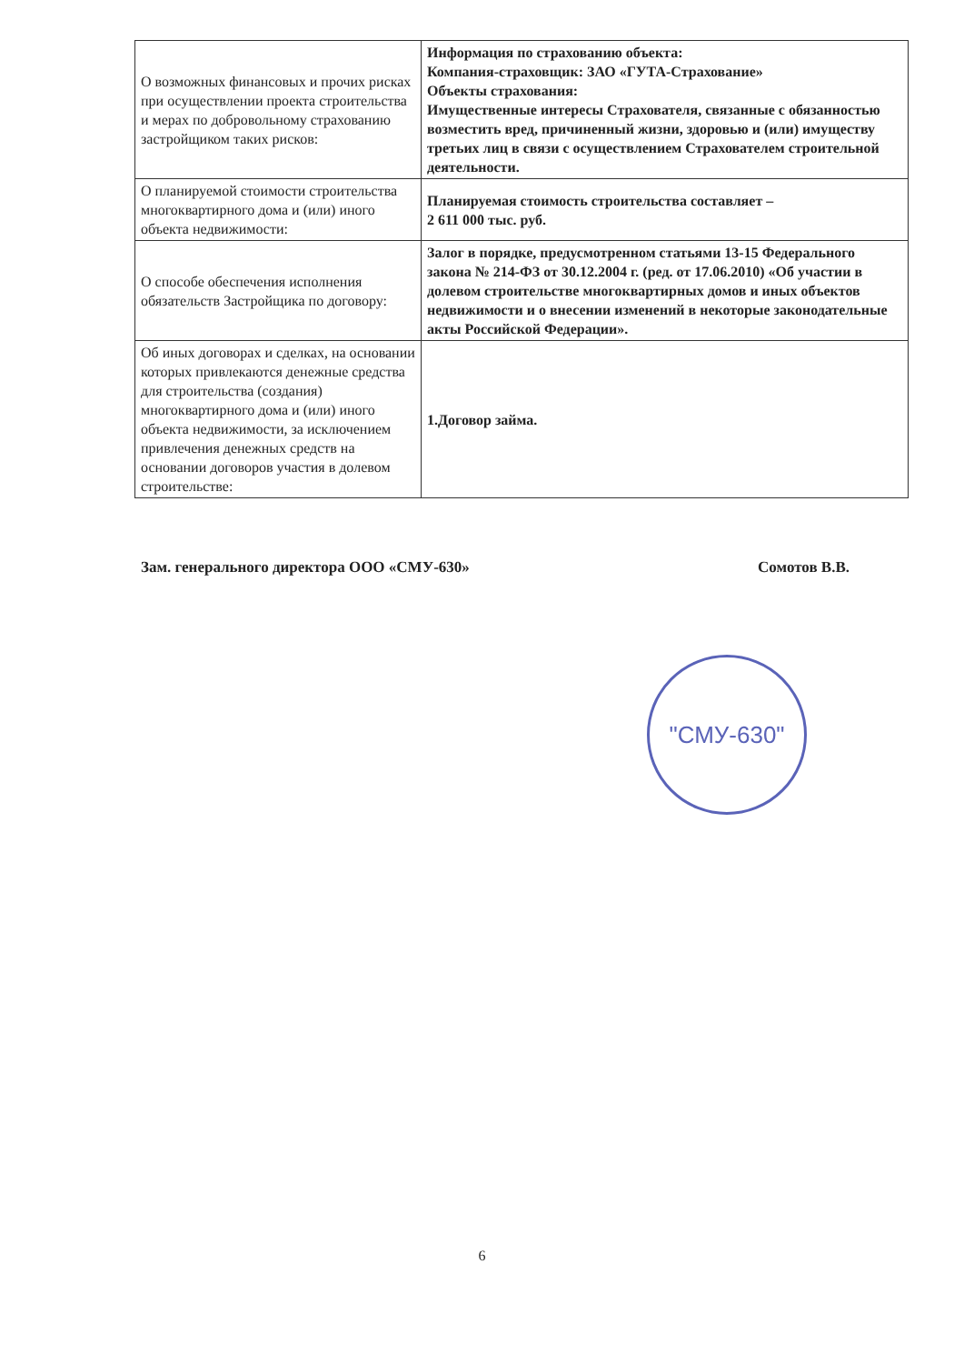| О возможных финансовых и прочих рисках при осуществлении проекта строительства и мерах по добровольному страхованию застройщиком таких рисков: | Информация по страхованию объекта: Компания-страховщик: ЗАО «ГУТА-Страхование» Объекты страхования: Имущественные интересы Страхователя, связанные с обязанностью возместить вред, причиненный жизни, здоровью и (или) имуществу третьих лиц в связи с осуществлением Страхователем строительной деятельности. |
| О планируемой стоимости строительства многоквартирного дома и (или) иного объекта недвижимости: | Планируемая стоимость строительства составляет – 2 611 000 тыс. руб. |
| О способе обеспечения исполнения обязательств Застройщика по договору: | Залог в порядке, предусмотренном статьями 13-15 Федерального закона № 214-ФЗ от 30.12.2004 г. (ред. от 17.06.2010) «Об участии в долевом строительстве многоквартирных домов и иных объектов недвижимости и о внесении изменений в некоторые законодательные акты Российской Федерации». |
| Об иных договорах и сделках, на основании которых привлекаются денежные средства для строительства (создания) многоквартирного дома и (или) иного объекта недвижимости, за исключением привлечения денежных средств на основании договоров участия в долевом строительстве: | 1.Договор займа. |
Зам. генерального директора ООО «СМУ-630» Сомотов В.В.
"СМУ-630"
6